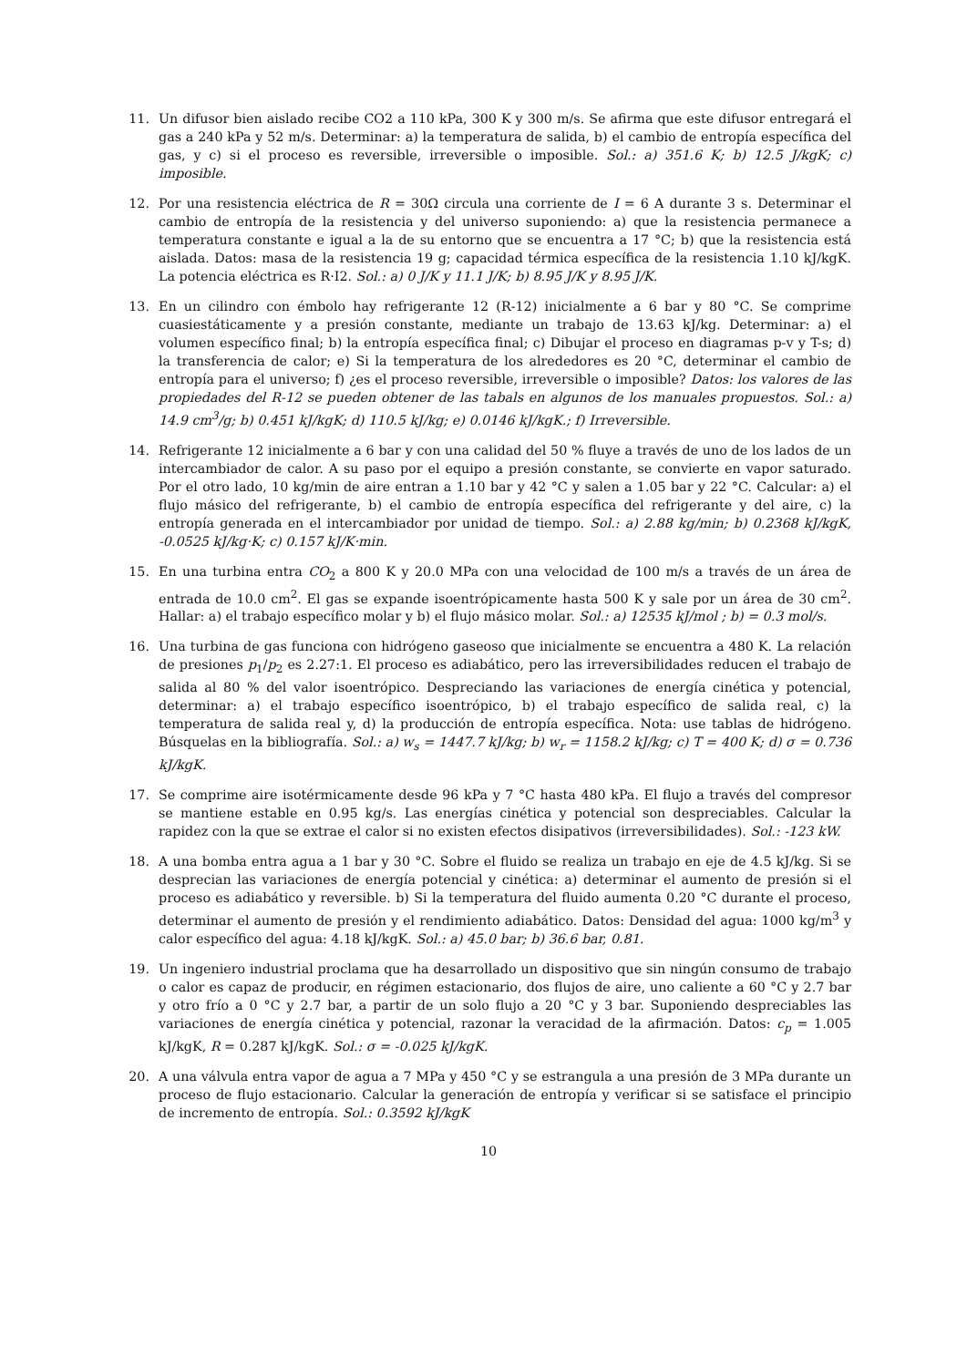11. Un difusor bien aislado recibe CO2 a 110 kPa, 300 K y 300 m/s. Se afirma que este difusor entregará el gas a 240 kPa y 52 m/s. Determinar: a) la temperatura de salida, b) el cambio de entropía específica del gas, y c) si el proceso es reversible, irreversible o imposible. Sol.: a) 351.6 K; b) 12.5 J/kgK; c) imposible.
12. Por una resistencia eléctrica de R = 30Ω circula una corriente de I = 6 A durante 3 s. Determinar el cambio de entropía de la resistencia y del universo suponiendo: a) que la resistencia permanece a temperatura constante e igual a la de su entorno que se encuentra a 17 °C; b) que la resistencia está aislada. Datos: masa de la resistencia 19 g; capacidad térmica específica de la resistencia 1.10 kJ/kgK. La potencia eléctrica es R·I2. Sol.: a) 0 J/K y 11.1 J/K; b) 8.95 J/K y 8.95 J/K.
13. En un cilindro con émbolo hay refrigerante 12 (R-12) inicialmente a 6 bar y 80 °C. Se comprime cuasiestáticamente y a presión constante, mediante un trabajo de 13.63 kJ/kg. Determinar: a) el volumen específico final; b) la entropía específica final; c) Dibujar el proceso en diagramas p-v y T-s; d) la transferencia de calor; e) Si la temperatura de los alrededores es 20 °C, determinar el cambio de entropía para el universo; f) ¿es el proceso reversible, irreversible o imposible? Datos: los valores de las propiedades del R-12 se pueden obtener de las tabals en algunos de los manuales propuestos. Sol.: a) 14.9 cm<sup>3</sup>/g; b) 0.451 kJ/kgK; d) 110.5 kJ/kg; e) 0.0146 kJ/kgK.; f) Irreversible.
14. Refrigerante 12 inicialmente a 6 bar y con una calidad del 50 % fluye a través de uno de los lados de un intercambiador de calor. A su paso por el equipo a presión constante, se convierte en vapor saturado. Por el otro lado, 10 kg/min de aire entran a 1.10 bar y 42 °C y salen a 1.05 bar y 22 °C. Calcular: a) el flujo másico del refrigerante, b) el cambio de entropía específica del refrigerante y del aire, c) la entropía generada en el intercambiador por unidad de tiempo. Sol.: a) 2.88 kg/min; b) 0.2368 kJ/kgK, -0.0525 kJ/kg·K; c) 0.157 kJ/K·min.
15. En una turbina entra CO<sub>2</sub> a 800 K y 20.0 MPa con una velocidad de 100 m/s a través de un área de entrada de 10.0 cm<sup>2</sup>. El gas se expande isoentrópicamente hasta 500 K y sale por un área de 30 cm<sup>2</sup>. Hallar: a) el trabajo específico molar y b) el flujo másico molar. Sol.: a) 12535 kJ/mol ; b) = 0.3 mol/s.
16. Una turbina de gas funciona con hidrógeno gaseoso que inicialmente se encuentra a 480 K. La relación de presiones p<sub>1</sub>/p<sub>2</sub> es 2.27:1. El proceso es adiabático, pero las irreversibilidades reducen el trabajo de salida al 80 % del valor isoentrópico. Despreciando las variaciones de energía cinética y potencial, determinar: a) el trabajo específico isoentrópico, b) el trabajo específico de salida real, c) la temperatura de salida real y, d) la producción de entropía específica. Nota: use tablas de hidrógeno. Búsquelas en la bibliografía. Sol.: a) w<sub>s</sub> = 1447.7 kJ/kg; b) w<sub>r</sub> = 1158.2 kJ/kg; c) T = 400 K; d) σ = 0.736 kJ/kgK.
17. Se comprime aire isotérmicamente desde 96 kPa y 7 °C hasta 480 kPa. El flujo a través del compresor se mantiene estable en 0.95 kg/s. Las energías cinética y potencial son despreciables. Calcular la rapidez con la que se extrae el calor si no existen efectos disipativos (irreversibilidades). Sol.: -123 kW.
18. A una bomba entra agua a 1 bar y 30 °C. Sobre el fluido se realiza un trabajo en eje de 4.5 kJ/kg. Si se desprecian las variaciones de energía potencial y cinética: a) determinar el aumento de presión si el proceso es adiabático y reversible. b) Si la temperatura del fluido aumenta 0.20 °C durante el proceso, determinar el aumento de presión y el rendimiento adiabático. Datos: Densidad del agua: 1000 kg/m<sup>3</sup> y calor específico del agua: 4.18 kJ/kgK. Sol.: a) 45.0 bar; b) 36.6 bar, 0.81.
19. Un ingeniero industrial proclama que ha desarrollado un dispositivo que sin ningún consumo de trabajo o calor es capaz de producir, en régimen estacionario, dos flujos de aire, uno caliente a 60 °C y 2.7 bar y otro frío a 0 °C y 2.7 bar, a partir de un solo flujo a 20 °C y 3 bar. Suponiendo despreciables las variaciones de energía cinética y potencial, razonar la veracidad de la afirmación. Datos: c<sub>p</sub> = 1.005 kJ/kgK, R = 0.287 kJ/kgK. Sol.: σ = -0.025 kJ/kgK.
20. A una válvula entra vapor de agua a 7 MPa y 450 °C y se estrangula a una presión de 3 MPa durante un proceso de flujo estacionario. Calcular la generación de entropía y verificar si se satisface el principio de incremento de entropía. Sol.: 0.3592 kJ/kgK
10